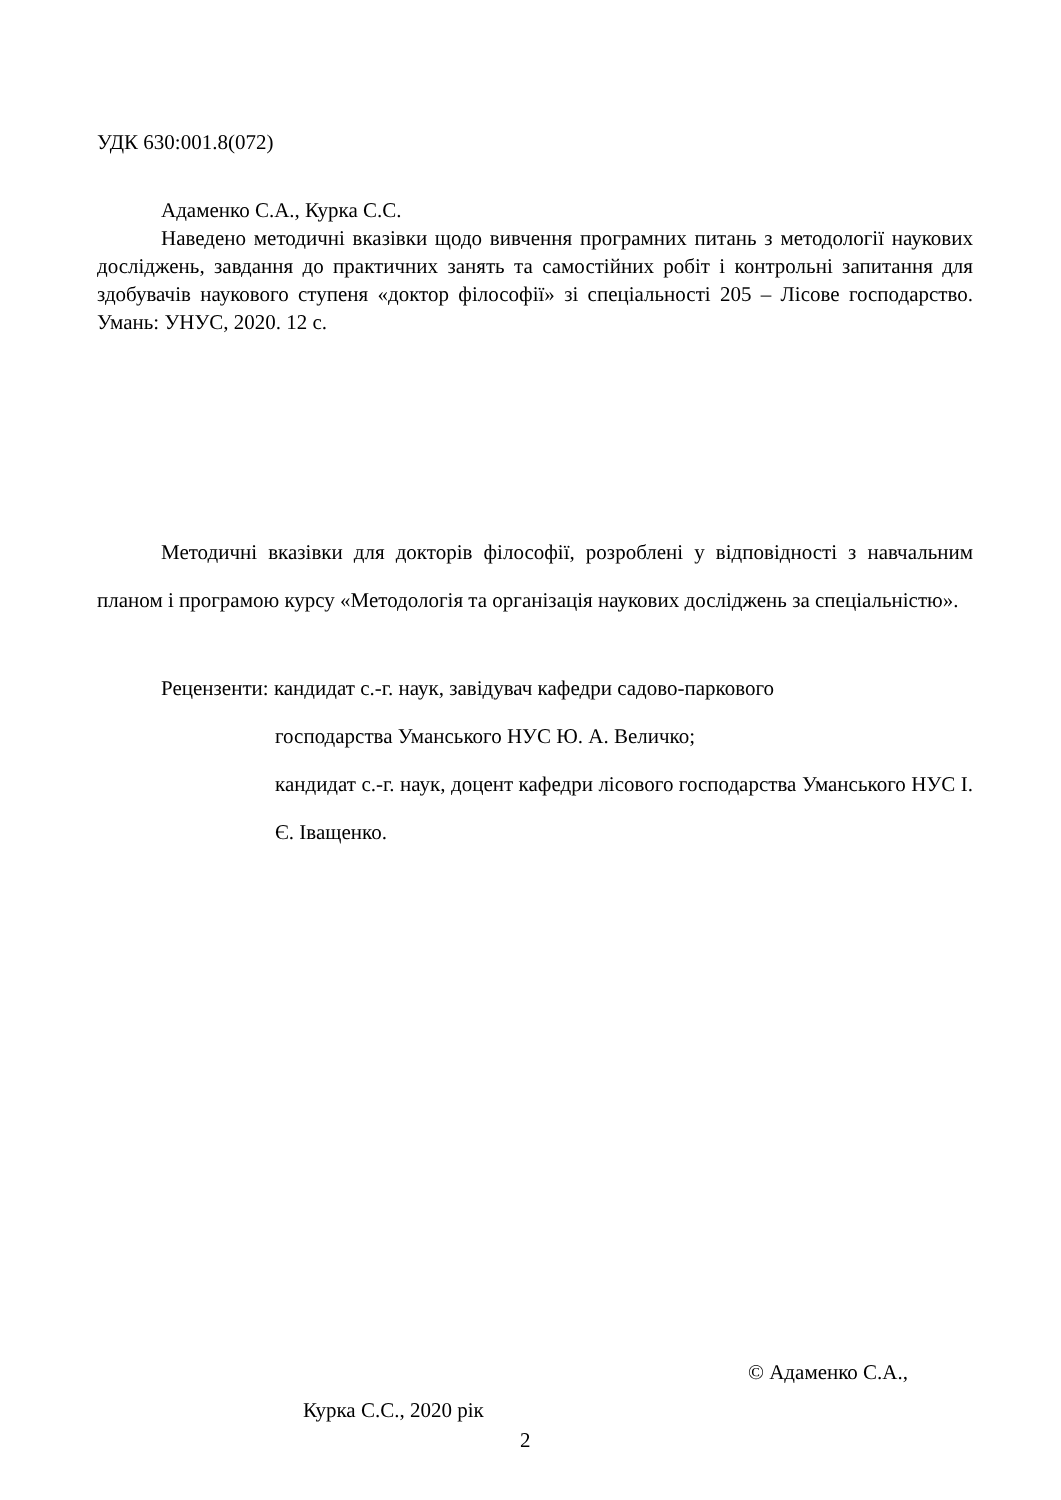УДК 630:001.8(072)
Адаменко С.А., Курка С.С.
Наведено методичні вказівки щодо вивчення програмних питань з методології наукових досліджень, завдання до практичних занять та самостійних робіт і контрольні запитання для здобувачів наукового ступеня «доктор філософії» зі спеціальності 205 – Лісове господарство. Умань: УНУС, 2020. 12 с.
Методичні вказівки для докторів філософії, розроблені у відповідності з навчальним планом і програмою курсу «Методологія та організація наукових досліджень за спеціальністю».
Рецензенти: кандидат с.-г. наук, завідувач кафедри садово-паркового
господарства Уманського НУС Ю. А. Величко;
кандидат с.-г. наук, доцент кафедри лісового господарства Уманського НУС І. Є. Іващенко.
© Адаменко С.А.,
Курка С.С., 2020 рік
2